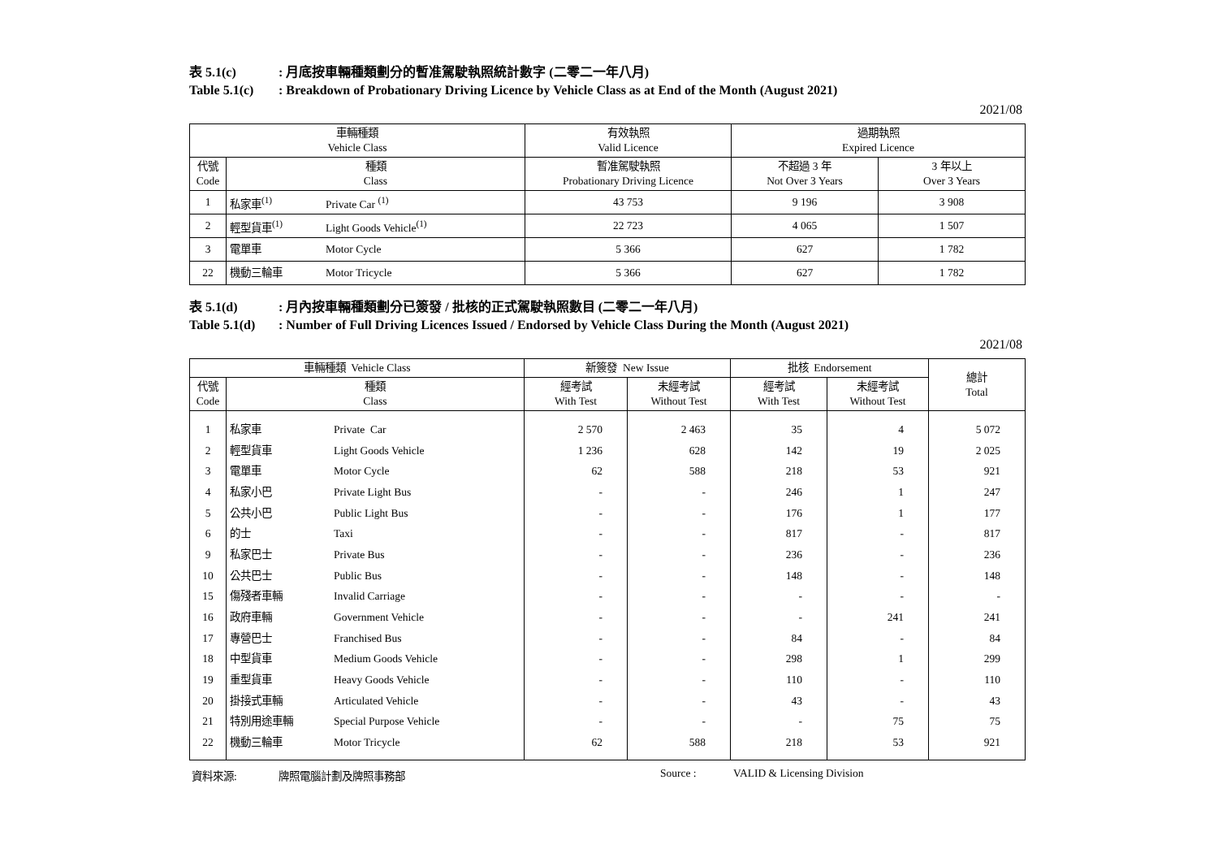表 5.1(c): 月底按車輛種類劃分的暫准駕駛執照統計數字 (二零二一年八月)
Table 5.1(c): Breakdown of Probationary Driving Licence by Vehicle Class as at End of the Month (August 2021)
2021/08
| 車輛種類 Vehicle Class | | | 有效執照 Valid Licence | 過期執照 Expired Licence | |
| --- | --- | --- | --- | --- | --- |
| 代號 Code | 種類 Class | | 暫准駕駛執照 Probationary Driving Licence | 不超過 3 年 Not Over 3 Years | 3 年以上 Over 3 Years |
| 1 | 私家車<sup>(1)</sup> | Private Car <sup>(1)</sup> | 43 753 | 9 196 | 3 908 |
| 2 | 輕型貨車<sup>(1)</sup> | Light Goods Vehicle<sup>(1)</sup> | 22 723 | 4 065 | 1 507 |
| 3 | 電單車 | Motor Cycle | 5 366 | 627 | 1 782 |
| 22 | 機動三輪車 | Motor Tricycle | 5 366 | 627 | 1 782 |
表 5.1(d): 月內按車輛種類劃分已簽發 / 批核的正式駕駛執照數目 (二零二一年八月)
Table 5.1(d): Number of Full Driving Licences Issued / Endorsed by Vehicle Class During the Month (August 2021)
2021/08
| 車輛種類 Vehicle Class | | | 新簽發 New Issue | | 批核 Endorsement | | 總計 Total |
| --- | --- | --- | --- | --- | --- | --- | --- |
| 代號 Code | 種類 Class | | 經考試 With Test | 未經考試 Without Test | 經考試 With Test | 未經考試 Without Test | |
| 1 | 私家車 | Private Car | 2 570 | 2 463 | 35 | 4 | 5 072 |
| 2 | 輕型貨車 | Light Goods Vehicle | 1 236 | 628 | 142 | 19 | 2 025 |
| 3 | 電單車 | Motor Cycle | 62 | 588 | 218 | 53 | 921 |
| 4 | 私家小巴 | Private Light Bus | - | - | 246 | 1 | 247 |
| 5 | 公共小巴 | Public Light Bus | - | - | 176 | 1 | 177 |
| 6 | 的士 | Taxi | - | - | 817 | - | 817 |
| 9 | 私家巴士 | Private Bus | - | - | 236 | - | 236 |
| 10 | 公共巴士 | Public Bus | - | - | 148 | - | 148 |
| 15 | 傷殘者車輛 | Invalid Carriage | - | - | - | - | - |
| 16 | 政府車輛 | Government Vehicle | - | - | - | 241 | 241 |
| 17 | 專營巴士 | Franchised Bus | - | - | 84 | - | 84 |
| 18 | 中型貨車 | Medium Goods Vehicle | - | - | 298 | 1 | 299 |
| 19 | 重型貨車 | Heavy Goods Vehicle | - | - | 110 | - | 110 |
| 20 | 掛接式車輛 | Articulated Vehicle | - | - | 43 | - | 43 |
| 21 | 特別用途車輛 | Special Purpose Vehicle | - | - | - | 75 | 75 |
| 22 | 機動三輪車 | Motor Tricycle | 62 | 588 | 218 | 53 | 921 |
資料來源: 牌照電腦計劃及牌照事務部 Source : VALID & Licensing Division